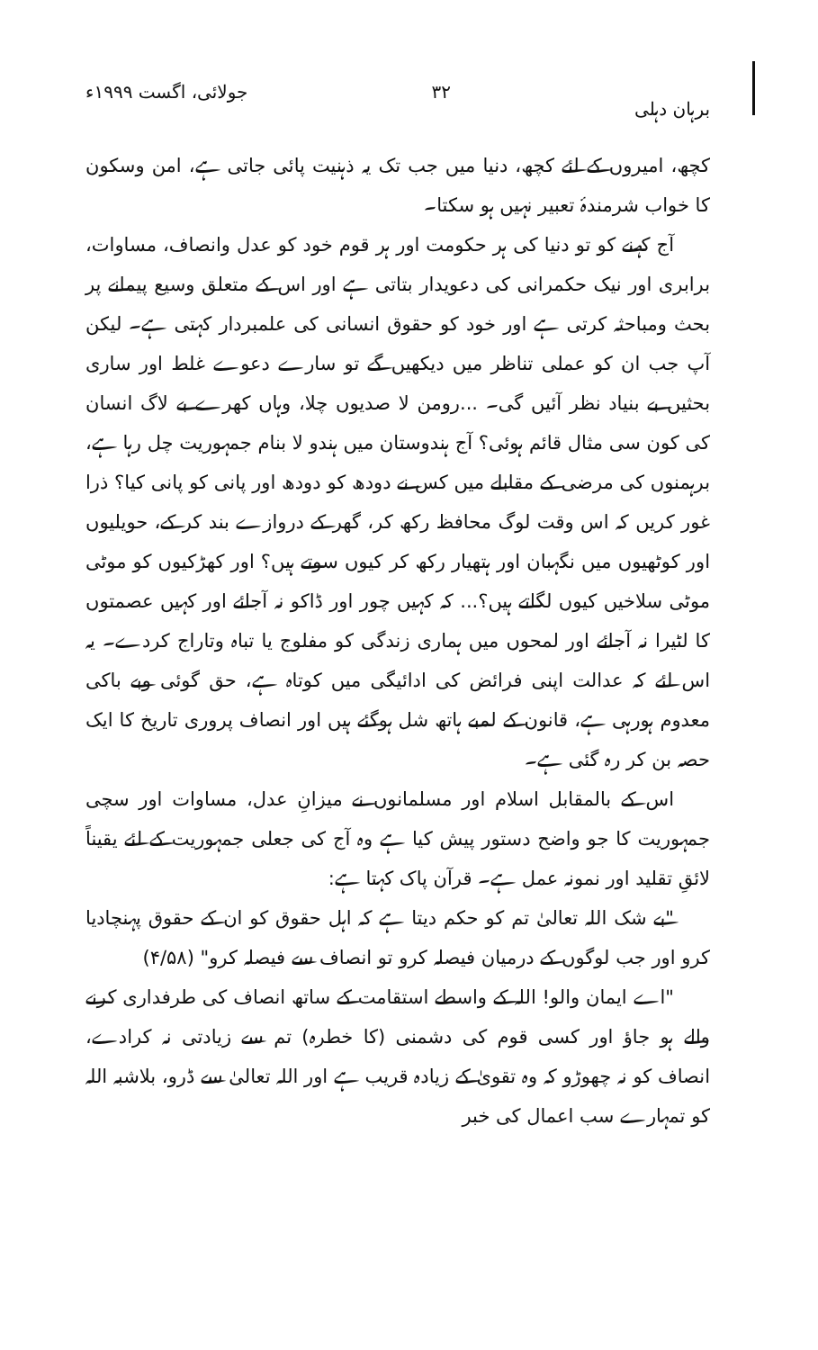برہان دہلی ۳۲ جولائی، اگست ۱۹۹۹ء
کچھ، امیروں کے لئے کچھ، دنیا میں جب تک یہ ذہنیت پائی جاتی ہے، امن وسکون کا خواب شرمندۂ تعبیر نہیں ہو سکتا۔
آج کہنے کو تو دنیا کی ہر حکومت اور ہر قوم خود کو عدل وانصاف، مساوات، برابری اور نیک حکمرانی کی دعویدار بتاتی ہے اور اس کے متعلق وسیع پیمانے پر بحث ومباحثہ کرتی ہے اور خود کو حقوق انسانی کی علمبردار کہتی ہے۔ لیکن آپ جب ان کو عملی تناظر میں دیکھیں گے تو سارے دعوے غلط اور ساری بحثیں بے بنیاد نظر آئیں گی۔ ...رومن لا صدیوں چلا، وہاں کھرے بے لاگ انسان کی کون سی مثال قائم ہوئی؟ آج ہندوستان میں ہندو لا بنام جمہوریت چل رہا ہے، برہمنوں کی مرضی کے مقابلے میں کس نے دودھ کو دودھ اور پانی کو پانی کیا؟ ذرا غور کریں کہ اس وقت لوگ محافظ رکھ کر، گھر کے دروازے بند کر کے، حویلیوں اور کوٹھیوں میں نگہبان اور ہتھیار رکھ کر کیوں سوتے ہیں؟ اور کھڑکیوں کو موٹی موٹی سلاخیں کیوں لگاتے ہیں؟... کہ کہیں چور اور ڈاکو نہ آجائے اور کہیں عصمتوں کا لٹیرا نہ آجائے اور لمحوں میں ہماری زندگی کو مفلوج یا تباہ وتاراج کردے۔ یہ اس لئے کہ عدالت اپنی فرائض کی ادائیگی میں کوتاہ ہے، حق گوئی وبے باکی معدوم ہورہی ہے، قانون کے لمبے ہاتھ شل ہوگئے ہیں اور انصاف پروری تاریخ کا ایک حصہ بن کر رہ گئی ہے۔
اس کے بالمقابل اسلام اور مسلمانوں نے میزانِ عدل، مساوات اور سچی جمہوریت کا جو واضح دستور پیش کیا ہے وہ آج کی جعلی جمہوریت کے لئے یقیناً لائقِ تقلید اور نمونہ عمل ہے۔ قرآن پاک کہتا ہے:
"بے شک اللہ تعالیٰ تم کو حکم دیتا ہے کہ اہل حقوق کو ان کے حقوق پہنچادیا کرو اور جب لوگوں کے درمیان فیصلہ کرو تو انصاف سے فیصلہ کرو" (۴/۵۸)
"اے ایمان والو! اللہ کے واسطے استقامت کے ساتھ انصاف کی طرفداری کرنے والے ہو جاؤ اور کسی قوم کی دشمنی (کا خطرہ) تم سے زیادتی نہ کرادے، انصاف کو نہ چھوڑو کہ وہ تقویٰ کے زیادہ قریب ہے اور اللہ تعالیٰ سے ڈرو، بلاشبہ اللہ کو تمہارے سب اعمال کی خبر